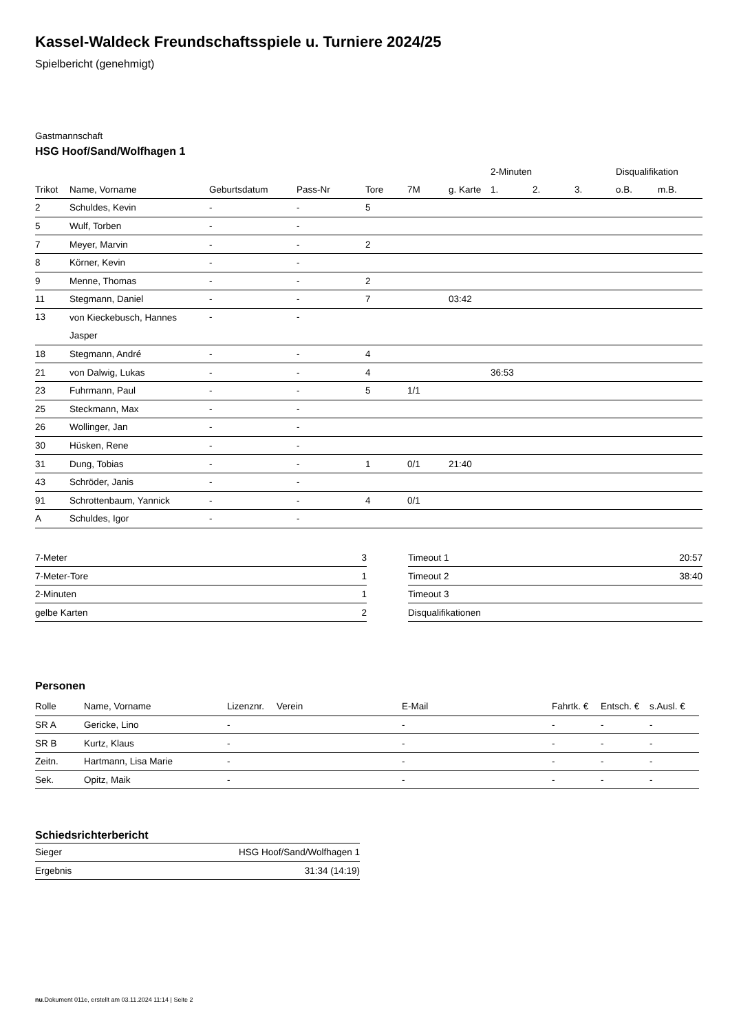Kassel-Waldeck Freundschaftsspiele u. Turniere 2024/25
Spielbericht (genehmigt)
Gastmannschaft
HSG Hoof/Sand/Wolfhagen 1
| | | | | | | | 2-Minuten | | | Disqualifikation | |
| --- | --- | --- | --- | --- | --- | --- | --- | --- | --- | --- | --- |
| Trikot | Name, Vorname | Geburtsdatum | Pass-Nr | Tore | 7M | g. Karte | 1. | 2. | 3. | o.B. | m.B. |
| 2 | Schuldes, Kevin | - | - | 5 | | | | | | | |
| 5 | Wulf, Torben | - | - | | | | | | | | |
| 7 | Meyer, Marvin | - | - | 2 | | | | | | | |
| 8 | Körner, Kevin | - | - | | | | | | | | |
| 9 | Menne, Thomas | - | - | 2 | | | | | | | |
| 11 | Stegmann, Daniel | - | - | 7 | | 03:42 | | | | | |
| 13 | von Kieckebusch, Hannes Jasper | - | - | | | | | | | | |
| 18 | Stegmann, André | - | - | 4 | | | | | | | |
| 21 | von Dalwig, Lukas | - | - | 4 | | | 36:53 | | | | |
| 23 | Fuhrmann, Paul | - | - | 5 | 1/1 | | | | | | |
| 25 | Steckmann, Max | - | - | | | | | | | | |
| 26 | Wollinger, Jan | - | - | | | | | | | | |
| 30 | Hüsken, Rene | - | - | | | | | | | | |
| 31 | Dung, Tobias | - | - | 1 | 0/1 | 21:40 | | | | | |
| 43 | Schröder, Janis | - | - | | | | | | | | |
| 91 | Schrottenbaum, Yannick | - | - | 4 | 0/1 | | | | | | |
| A | Schuldes, Igor | - | - | | | | | | | | |
| 7-Meter | 3 |
| 7-Meter-Tore | 1 |
| 2-Minuten | 1 |
| gelbe Karten | 2 |
| Timeout 1 | 20:57 |
| Timeout 2 | 38:40 |
| Timeout 3 | |
| Disqualifikationen | |
Personen
| Rolle | Name, Vorname | Lizenznr. | Verein | E-Mail | Fahrtk. € | Entsch. € | s.Ausl. € |
| --- | --- | --- | --- | --- | --- | --- | --- |
| SR A | Gericke, Lino | - | | - | - | - | - |
| SR B | Kurtz, Klaus | - | | - | - | - | - |
| Zeitn. | Hartmann, Lisa Marie | - | | - | - | - | - |
| Sek. | Opitz, Maik | - | | - | - | - | - |
Schiedsrichterbericht
| Sieger | HSG Hoof/Sand/Wolfhagen 1 |
| Ergebnis | 31:34 (14:19) |
nu.Dokument 011e, erstellt am 03.11.2024 11:14 | Seite 2